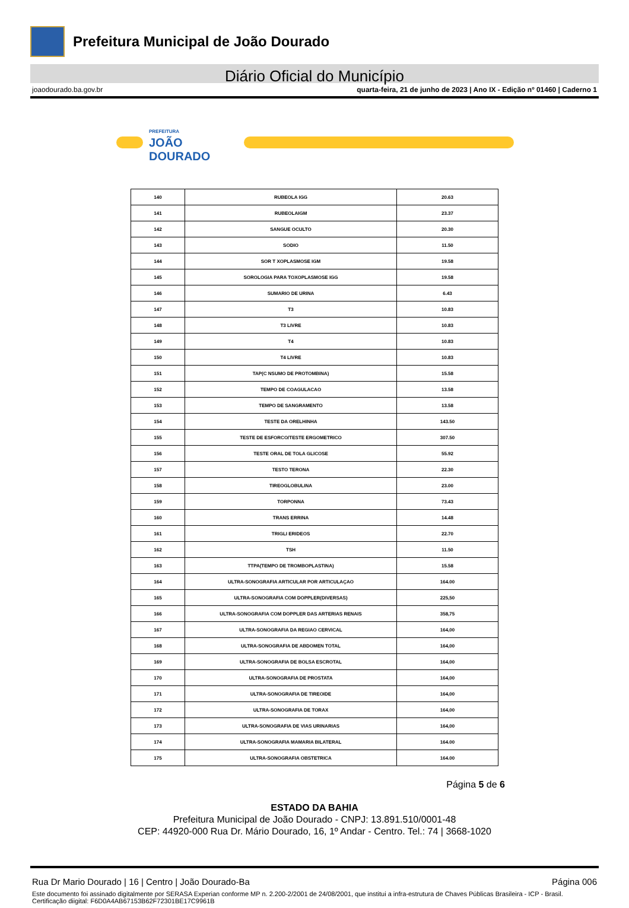Prefeitura Municipal de João Dourado
Diário Oficial do Município
joaodourado.ba.gov.br quarta-feira, 21 de junho de 2023 | Ano IX - Edição nº 01460 | Caderno 1
PREFEITURA
JOÃO
DOURADO
| 140 | RUBEOLA IGG | 20.63 |
| 141 | RUBEOLAIGM | 23.37 |
| 142 | SANGUE OCULTO | 20.30 |
| 143 | SODIO | 11.50 |
| 144 | SOR T XOPLASMOSE IGM | 19.58 |
| 145 | SOROLOGIA PARA TOXOPLASMOSE IGG | 19.58 |
| 146 | SUMARIO DE URINA | 6.43 |
| 147 | T3 | 10.83 |
| 148 | T3 LIVRE | 10.83 |
| 149 | T4 | 10.83 |
| 150 | T4 LIVRE | 10.83 |
| 151 | TAP(C NSUMO DE PROTOMBINA) | 15.58 |
| 152 | TEMPO DE COAGULACAO | 13.58 |
| 153 | TEMPO DE SANGRAMENTO | 13.58 |
| 154 | TESTE DA ORELHINHA | 143.50 |
| 155 | TESTE DE ESFORCO/TESTE ERGOMETRICO | 307.50 |
| 156 | TESTE ORAL DE TOLA GLICOSE | 55.92 |
| 157 | TESTO TERONA | 22.30 |
| 158 | TIREOGLOBULINA | 23.00 |
| 159 | TORPONNA | 73.43 |
| 160 | TRANS ERRINA | 14.48 |
| 161 | TRIGLI ERIDEOS | 22.70 |
| 162 | TSH | 11.50 |
| 163 | TTPA(TEMPO DE TROMBOPLASTINA) | 15.58 |
| 164 | ULTRA-SONOGRAFIA ARTICULAR POR ARTICULAÇAO | 164.00 |
| 165 | ULTRA-SONOGRAFIA COM DOPPLER(DIVERSAS) | 225,50 |
| 166 | ULTRA-SONOGRAFIA COM DOPPLER DAS ARTERIAS RENAIS | 358,75 |
| 167 | ULTRA-SONOGRAFIA DA REGIAO CERVICAL | 164,00 |
| 168 | ULTRA-SONOGRAFIA DE ABDOMEN TOTAL | 164,00 |
| 169 | ULTRA-SONOGRAFIA DE BOLSA ESCROTAL | 164,00 |
| 170 | ULTRA-SONOGRAFIA DE PROSTATA | 164,00 |
| 171 | ULTRA-SONOGRAFIA DE TIREOIDE | 164,00 |
| 172 | ULTRA-SONOGRAFIA DE TORAX | 164,00 |
| 173 | ULTRA-SONOGRAFIA DE VIAS URINARIAS | 164,00 |
| 174 | ULTRA-SONOGRAFIA MAMARIA BILATERAL | 164.00 |
| 175 | ULTRA-SONOGRAFIA OBSTETRICA | 164.00 |
Página 5 de 6
ESTADO DA BAHIA
Prefeitura Municipal de João Dourado - CNPJ: 13.891.510/0001-48
CEP: 44920-000 Rua Dr. Mário Dourado, 16, 1º Andar - Centro. Tel.: 74 | 3668-1020
Rua Dr Mario Dourado | 16 | Centro | João Dourado-Ba Página 006
Este documento foi assinado digitalmente por SERASA Experian conforme MP n. 2.200-2/2001 de 24/08/2001, que institui a infra-estrutura de Chaves Públicas Brasileira - ICP - Brasil. Certificação diigital: F6D0A4AB67153B62F72301BE17C9961B